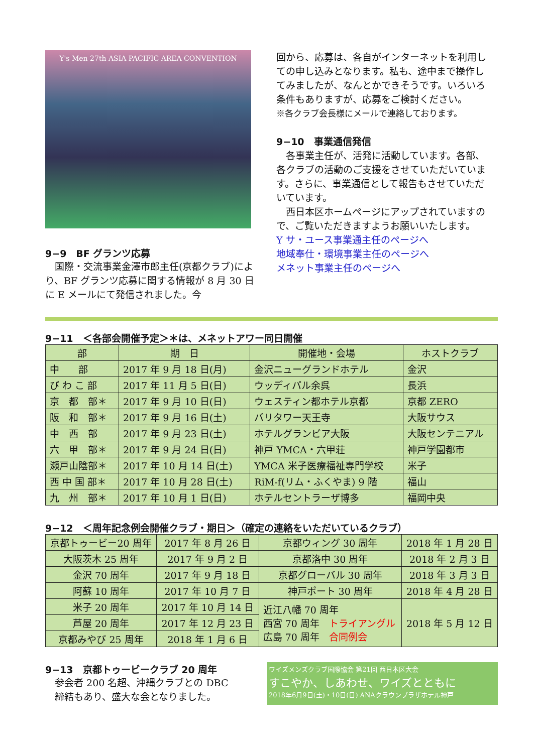Y's Men 27th ASIA PACIFIC AREA CONVENTION
9−9　BF グランツ応募
　国際・交流事業金澤市郎主任(京都クラブ)により、BF グランツ応募に関する情報が 8 月 30 日に E メールにて発信されました。今
回から、応募は、各自がインターネットを利用しての申し込みとなります。私も、途中まで操作してみましたが、なんとかできそうです。いろいろ条件もありますが、応募をご検討ください。
※各クラブ会長様にメールで連絡しております。
9−10　事業通信発信
　各事業主任が、活発に活動しています。各部、各クラブの活動のご支援をさせていただいています。さらに、事業通信として報告もさせていただいています。
　西日本区ホームページにアップされていますので、ご覧いただきますようお願いいたします。
Y サ・ユース事業通主任のページへ
地域奉仕・環境事業主任のページへ
メネット事業主任のページへ
9−11　＜各部会開催予定＞＊は、メネットアワー同日開催
| 部 | 期 日 | 開催地・会場 | ホストクラブ |
| --- | --- | --- | --- |
| 中 部 | 2017 年 9 月 18 日(月) | 金沢ニューグランドホテル | 金沢 |
| び わ こ 部 | 2017 年 11 月 5 日(日) | ウッディパル余呉 | 長浜 |
| 京 都 部＊ | 2017 年 9 月 10 日(日) | ウェスティン都ホテル京都 | 京都 ZERO |
| 阪 和 部＊ | 2017 年 9 月 16 日(土) | バリタワー天王寺 | 大阪サウス |
| 中 西 部 | 2017 年 9 月 23 日(土) | ホテルグランビア大阪 | 大阪センテニアル |
| 六 甲 部＊ | 2017 年 9 月 24 日(日) | 神戸 YMCA・六甲荘 | 神戸学園都市 |
| 瀬戸山陰部＊ | 2017 年 10 月 14 日(土) | YMCA 米子医療福祉専門学校 | 米子 |
| 西 中 国 部＊ | 2017 年 10 月 28 日(土) | RiM-f(リム・ふくやま) 9 階 | 福山 |
| 九 州 部＊ | 2017 年 10 月 1 日(日) | ホテルセントラーザ博多 | 福岡中央 |
9−12　＜周年記念例会開催クラブ・期日＞（確定の連絡をいただいているクラブ）
| 京都トゥービー20 周年 | 2017 年 8 月 26 日 | 京都ウィング 30 周年 | 2018 年 1 月 28 日 |
| 大阪茨木 25 周年 | 2017 年 9 月 2 日 | 京都洛中 30 周年 | 2018 年 2 月 3 日 |
| 金沢 70 周年 | 2017 年 9 月 18 日 | 京都グローバル 30 周年 | 2018 年 3 月 3 日 |
| 阿蘇 10 周年 | 2017 年 10 月 7 日 | 神戸ポート 30 周年 | 2018 年 4 月 28 日 |
| 米子 20 周年 | 2017 年 10 月 14 日 | 近江八幡 70 周年 西宮 70 周年 トライアングル 広島 70 周年 合同例会 | 2018 年 5 月 12 日 |
| 芦屋 20 周年 | 2017 年 12 月 23 日 | | |
| 京都みやび 25 周年 | 2018 年 1 月 6 日 | | |
9−13　京都トゥービークラブ 20 周年
　参会者 200 名超、沖縄クラブとの DBC
　締結もあり、盛大な会となりました。
ワイズメンズクラブ国際協会 第21回 西日本区大会
すこやか、しあわせ、ワイズとともに
2018年6月9日(土)・10日(日) ANAクラウンプラザホテル神戸